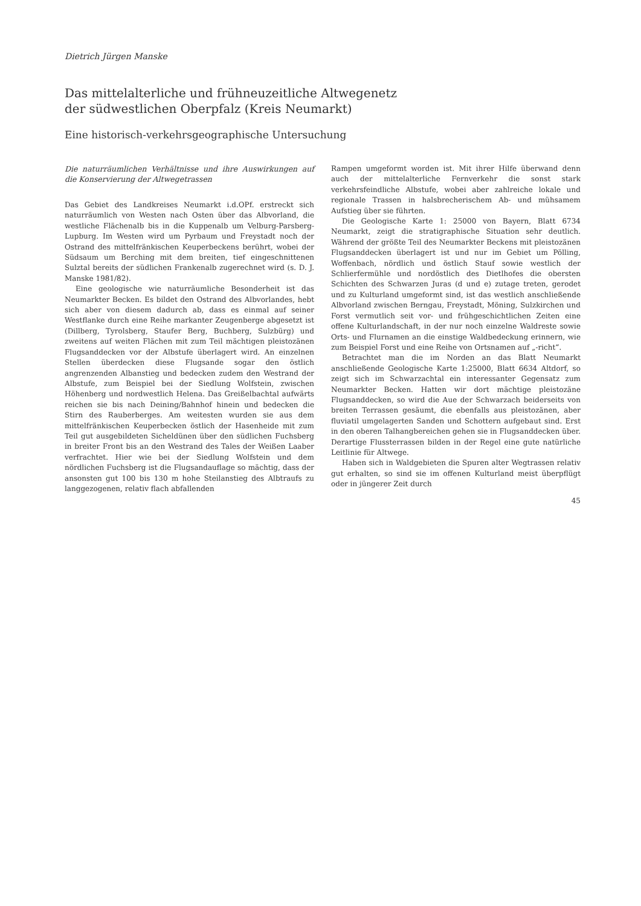Dietrich Jürgen Manske
Das mittelalterliche und frühneuzeitliche Altwegenetz
der südwestlichen Oberpfalz (Kreis Neumarkt)
Eine historisch-verkehrsgeographische Untersuchung
Die naturräumlichen Verhältnisse und ihre Auswirkungen auf die Konservierung der Altwegetrassen
Das Gebiet des Landkreises Neumarkt i.d.OPf. erstreckt sich naturräumlich von Westen nach Osten über das Albvorland, die westliche Flächenalb bis in die Kuppenalb um Velburg-Parsberg-Lupburg. Im Westen wird um Pyrbaum und Freystadt noch der Ostrand des mittelfränkischen Keuperbeckens berührt, wobei der Südsaum um Berching mit dem breiten, tief eingeschnittenen Sulztal bereits der südlichen Frankenalb zugerechnet wird (s. D. J. Manske 1981/82).
Eine geologische wie naturräumliche Besonderheit ist das Neumarkter Becken. Es bildet den Ostrand des Albvorlandes, hebt sich aber von diesem dadurch ab, dass es einmal auf seiner Westflanke durch eine Reihe markanter Zeugenberge abgesetzt ist (Dillberg, Tyrolsberg, Staufer Berg, Buchberg, Sulzbürg) und zweitens auf weiten Flächen mit zum Teil mächtigen pleistozänen Flugsanddecken vor der Albstufe überlagert wird. An einzelnen Stellen überdecken diese Flugsande sogar den östlich angrenzenden Albanstieg und bedecken zudem den Westrand der Albstufe, zum Beispiel bei der Siedlung Wolfstein, zwischen Höhenberg und nordwestlich Helena. Das Greißelbachtal aufwärts reichen sie bis nach Deining/Bahnhof hinein und bedecken die Stirn des Rauberberges. Am weitesten wurden sie aus dem mittelfränkischen Keuperbecken östlich der Hasenheide mit zum Teil gut ausgebildeten Sicheldünen über den südlichen Fuchsberg in breiter Front bis an den Westrand des Tales der Weißen Laaber verfrachtet. Hier wie bei der Siedlung Wolfstein und dem nördlichen Fuchsberg ist die Flugsandauflage so mächtig, dass der ansonsten gut 100 bis 130 m hohe Steilanstieg des Albtraufs zu langgezogenen, relativ flach abfallenden
Rampen umgeformt worden ist. Mit ihrer Hilfe überwand denn auch der mittelalterliche Fernverkehr die sonst stark verkehrsfeindliche Albstufe, wobei aber zahlreiche lokale und regionale Trassen in halsbrecherischem Ab- und mühsamem Aufstieg über sie führten.
Die Geologische Karte 1: 25000 von Bayern, Blatt 6734 Neumarkt, zeigt die stratigraphische Situation sehr deutlich. Während der größte Teil des Neumarkter Beckens mit pleistozänen Flugsanddecken überlagert ist und nur im Gebiet um Pölling, Woffenbach, nördlich und östlich Stauf sowie westlich der Schlierfermühle und nordöstlich des Dietlhofes die obersten Schichten des Schwarzen Juras (d und e) zutage treten, gerodet und zu Kulturland umgeformt sind, ist das westlich anschließende Albvorland zwischen Berngau, Freystadt, Möning, Sulzkirchen und Forst vermutlich seit vor- und frühgeschichtlichen Zeiten eine offene Kulturlandschaft, in der nur noch einzelne Waldreste sowie Orts- und Flurnamen an die einstige Waldbedeckung erinnern, wie zum Beispiel Forst und eine Reihe von Ortsnamen auf „-richt“.
Betrachtet man die im Norden an das Blatt Neumarkt anschließende Geologische Karte 1:25000, Blatt 6634 Altdorf, so zeigt sich im Schwarzachtal ein interessanter Gegensatz zum Neumarkter Becken. Hatten wir dort mächtige pleistozäne Flugsanddecken, so wird die Aue der Schwarzach beiderseits von breiten Terrassen gesäumt, die ebenfalls aus pleistozänen, aber fluviatil umgelagerten Sanden und Schottern aufgebaut sind. Erst in den oberen Talhangbereichen gehen sie in Flugsanddecken über. Derartige Flussterrassen bilden in der Regel eine gute natürliche Leitlinie für Altwege.
Haben sich in Waldgebieten die Spuren alter Wegtrassen relativ gut erhalten, so sind sie im offenen Kulturland meist überpflügt oder in jüngerer Zeit durch
45